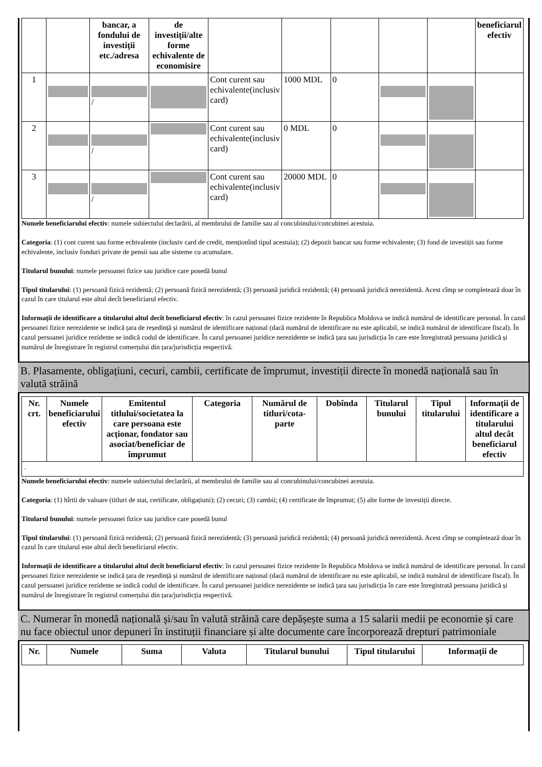| | | bancar, a fondului de investiții etc./adresa | de investiții/alte forme echivalente de economisire | | | | | | beneficiarul efectiv |
| --- | --- | --- | --- | --- | --- | --- | --- | --- | --- |
| 1 | | / | | Cont curent sau echivalente(inclusiv card) | 1000 MDL | 0 | | | |
| 2 | | / | | Cont curent sau echivalente(inclusiv card) | 0 MDL | 0 | | | |
| 3 | | / | | Cont curent sau echivalente(inclusiv card) | 20000 MDL | 0 | | | |
Numele beneficiarului efectiv: numele subiectului declarării, al membrului de familie sau al concubinului/concubinei acestuia.
Categoria: (1) cont curent sau forme echivalente (inclusiv card de credit, menționînd tipul acestuia); (2) depozit bancar sau forme echivalente; (3) fond de investiții sau forme echivalente, inclusiv fonduri private de pensii sau alte sisteme cu acumulare.
Titularul bunului: numele persoanei fizice sau juridice care posedă bunul
Tipul titularului: (1) persoană fizică rezidentă; (2) persoană fizică nerezidentă; (3) persoană juridică rezidentă; (4) persoană juridică nerezidentă. Acest cîmp se completează doar în cazul în care titularul este altul decît beneficiarul efectiv.
Informații de identificare a titularului altul decît beneficiarul efectiv: în cazul persoanei fizice rezidente în Republica Moldova se indică numărul de identificare personal. În cazul persoanei fizice nerezidente se indică țara de reședință și numărul de identificare național (dacă numărul de identificare nu este aplicabil, se indică numărul de identificare fiscal). În cazul persoanei juridice rezidente se indică codul de identificare. În cazul persoanei juridice nerezidente se indică țara sau jurisdicția în care este înregistrată persoana juridică și numărul de înregistrare în registrul comerțului din țara/jurisdicția respectivă.
B. Plasamente, obligațiuni, cecuri, cambii, certificate de împrumut, investiții directe în monedă națională sau în valută străină
| Nr. crt. | Numele beneficiarului efectiv | Emitentul titlului/societatea la care persoana este acționar, fondator sau asociat/beneficiar de împrumut | Categoria | Numărul de titluri/cota-parte | Dobînda | Titularul bunului | Tipul titularului | Informații de identificare a titularului altul decât beneficiarul efectiv |
| --- | --- | --- | --- | --- | --- | --- | --- | --- |
| - | | | | | | | | |
Numele beneficiarului efectiv: numele subiectului declarării, al membrului de familie sau al concubinului/concubinei acestuia.
Categoria: (1) hîrtii de valoare (titluri de stat, certificate, obligațiuni); (2) cecuri; (3) cambii; (4) certificate de împrumut; (5) alte forme de investiții directe.
Titularul bunului: numele persoanei fizice sau juridice care posedă bunul
Tipul titularului: (1) persoană fizică rezidentă; (2) persoană fizică nerezidentă; (3) persoană juridică rezidentă; (4) persoană juridică nerezidentă. Acest cîmp se completează doar în cazul în care titularul este altul decît beneficiarul efectiv.
Informații de identificare a titularului altul decît beneficiarul efectiv: în cazul persoanei fizice rezidente în Republica Moldova se indică numărul de identificare personal. În cazul persoanei fizice nerezidente se indică țara de reședință și numărul de identificare național (dacă numărul de identificare nu este aplicabil, se indică numărul de identificare fiscal). În cazul persoanei juridice rezidente se indică codul de identificare. În cazul persoanei juridice nerezidente se indică țara sau jurisdicția în care este înregistrată persoana juridică și numărul de înregistrare în registrul comerțului din țara/jurisdicția respectivă.
C. Numerar în monedă națională și/sau în valută străină care depășește suma a 15 salarii medii pe economie și care nu face obiectul unor depuneri în instituții financiare și alte documente care încorporează drepturi patrimoniale
| Nr. | Numele | Suma | Valuta | Titularul bunului | Tipul titularului | Informații de |
| --- | --- | --- | --- | --- | --- | --- |